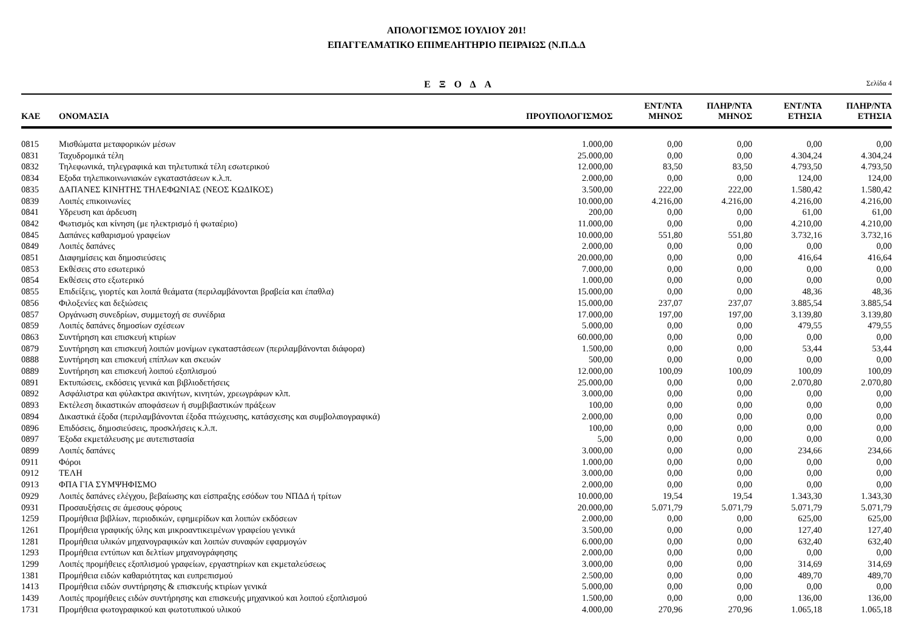ΑΠΟΛΟΓΙΣΜΟΣ ΙΟΥΛΙΟΥ 201!
ΕΠΑΓΓΕΛΜΑΤΙΚΟ ΕΠΙΜΕΛΗΤΗΡΙΟ ΠΕΙΡΑΙΩΣ (Ν.Π.Δ.Δ
ΕΞΟΔΑ
Σελίδα 4
| ΚΑΕ | ΟΝΟΜΑΣΙΑ | ΠΡΟΥΠΟΛΟΓΙΣΜΟΣ | ΕΝΤ/ΝΤΑ ΜΗΝΟΣ | ΠΛΗΡ/ΝΤΑ ΜΗΝΟΣ | ΕΝΤ/ΝΤΑ ΕΤΗΣΙΑ | ΠΛΗΡ/ΝΤΑ ΕΤΗΣΙΑ |
| --- | --- | --- | --- | --- | --- | --- |
| 0815 | Μισθώματα μεταφορικών μέσων | 1.000,00 | 0,00 | 0,00 | 0,00 | 0,00 |
| 0831 | Ταχυδρομικά τέλη | 25.000,00 | 0,00 | 0,00 | 4.304,24 | 4.304,24 |
| 0832 | Τηλεφωνικά, τηλεγραφικά και τηλετυπικά τέλη εσωτερικού | 12.000,00 | 83,50 | 83,50 | 4.793,50 | 4.793,50 |
| 0834 | Εξοδα τηλεπικοινωνιακών εγκαταστάσεων κ.λ.π. | 2.000,00 | 0,00 | 0,00 | 124,00 | 124,00 |
| 0835 | ΔΑΠΑΝΕΣ ΚΙΝΗΤΗΣ ΤΗΛΕΦΩΝΙΑΣ (ΝΕΟΣ ΚΩΔΙΚΟΣ) | 3.500,00 | 222,00 | 222,00 | 1.580,42 | 1.580,42 |
| 0839 | Λοιπές επικοινωνίες | 10.000,00 | 4.216,00 | 4.216,00 | 4.216,00 | 4.216,00 |
| 0841 | Υδρευση και άρδευση | 200,00 | 0,00 | 0,00 | 61,00 | 61,00 |
| 0842 | Φωτισμός και κίνηση (με ηλεκτρισμό ή φωταέριο) | 11.000,00 | 0,00 | 0,00 | 4.210,00 | 4.210,00 |
| 0845 | Δαπάνες καθαρισμού γραφείων | 10.000,00 | 551,80 | 551,80 | 3.732,16 | 3.732,16 |
| 0849 | Λοιπές δαπάνες | 2.000,00 | 0,00 | 0,00 | 0,00 | 0,00 |
| 0851 | Διαφημίσεις και δημοσιεύσεις | 20.000,00 | 0,00 | 0,00 | 416,64 | 416,64 |
| 0853 | Εκθέσεις στο εσωτερικό | 7.000,00 | 0,00 | 0,00 | 0,00 | 0,00 |
| 0854 | Εκθέσεις στο εξωτερικό | 1.000,00 | 0,00 | 0,00 | 0,00 | 0,00 |
| 0855 | Επιδείξεις, γιορτές και λοιπά θεάματα (περιλαμβάνονται βραβεία και έπαθλα) | 15.000,00 | 0,00 | 0,00 | 48,36 | 48,36 |
| 0856 | Φιλοξενίες και δεξιώσεις | 15.000,00 | 237,07 | 237,07 | 3.885,54 | 3.885,54 |
| 0857 | Οργάνωση συνεδρίων, συμμετοχή σε συνέδρια | 17.000,00 | 197,00 | 197,00 | 3.139,80 | 3.139,80 |
| 0859 | Λοιπές δαπάνες δημοσίων σχέσεων | 5.000,00 | 0,00 | 0,00 | 479,55 | 479,55 |
| 0863 | Συντήρηση και επισκευή κτιρίων | 60.000,00 | 0,00 | 0,00 | 0,00 | 0,00 |
| 0879 | Συντήρηση και επισκευή λοιπών μονίμων εγκαταστάσεων (περιλαμβάνονται διάφορα) | 1.500,00 | 0,00 | 0,00 | 53,44 | 53,44 |
| 0888 | Συντήρηση και επισκευή επίπλων και σκευών | 500,00 | 0,00 | 0,00 | 0,00 | 0,00 |
| 0889 | Συντήρηση και επισκευή λοιπού εξοπλισμού | 12.000,00 | 100,09 | 100,09 | 100,09 | 100,09 |
| 0891 | Εκτυπώσεις, εκδόσεις γενικά και βιβλιοδετήσεις | 25.000,00 | 0,00 | 0,00 | 2.070,80 | 2.070,80 |
| 0892 | Ασφάλιστρα και φύλακτρα ακινήτων, κινητών, χρεωγράφων κλπ. | 3.000,00 | 0,00 | 0,00 | 0,00 | 0,00 |
| 0893 | Εκτέλεση δικαστικών αποφάσεων ή συμβιβαστικών πράξεων | 100,00 | 0,00 | 0,00 | 0,00 | 0,00 |
| 0894 | Δικαστικά έξοδα (περιλαμβάνονται έξοδα πτώχευσης, κατάσχεσης και συμβολαιογραφικά) | 2.000,00 | 0,00 | 0,00 | 0,00 | 0,00 |
| 0896 | Επιδόσεις, δημοσιεύσεις, προσκλήσεις κ.λ.π. | 100,00 | 0,00 | 0,00 | 0,00 | 0,00 |
| 0897 | Έξοδα εκμετάλευσης με αυτεπιστασία | 5,00 | 0,00 | 0,00 | 0,00 | 0,00 |
| 0899 | Λοιπές δαπάνες | 3.000,00 | 0,00 | 0,00 | 234,66 | 234,66 |
| 0911 | Φόροι | 1.000,00 | 0,00 | 0,00 | 0,00 | 0,00 |
| 0912 | ΤΕΛΗ | 3.000,00 | 0,00 | 0,00 | 0,00 | 0,00 |
| 0913 | ΦΠΑ ΓΙΑ ΣΥΜΨΗΦΙΣΜΟ | 2.000,00 | 0,00 | 0,00 | 0,00 | 0,00 |
| 0929 | Λοιπές δαπάνες ελέγχου, βεβαίωσης και είσπραξης εσόδων του ΝΠΔΔ ή τρίτων | 10.000,00 | 19,54 | 19,54 | 1.343,30 | 1.343,30 |
| 0931 | Προσαυξήσεις σε άμεσους φόρους | 20.000,00 | 5.071,79 | 5.071,79 | 5.071,79 | 5.071,79 |
| 1259 | Προμήθεια βιβλίων, περιοδικών, εφημερίδων και λοιπών εκδόσεων | 2.000,00 | 0,00 | 0,00 | 625,00 | 625,00 |
| 1261 | Προμήθεια γραφικής ύλης και μικροαντικειμένων γραφείου γενικά | 3.500,00 | 0,00 | 0,00 | 127,40 | 127,40 |
| 1281 | Προμήθεια υλικών μηχανογραφικών και λοιπών συναφών εφαρμογών | 6.000,00 | 0,00 | 0,00 | 632,40 | 632,40 |
| 1293 | Προμήθεια εντύπων και δελτίων μηχανογράφησης | 2.000,00 | 0,00 | 0,00 | 0,00 | 0,00 |
| 1299 | Λοιπές προμήθειες εξοπλισμού γραφείων, εργαστηρίων και εκμεταλεύσεως | 3.000,00 | 0,00 | 0,00 | 314,69 | 314,69 |
| 1381 | Προμήθεια ειδών καθαριότητας και ευπρεπισμού | 2.500,00 | 0,00 | 0,00 | 489,70 | 489,70 |
| 1413 | Προμήθεια ειδών συντήρησης & επισκευής κτιρίων γενικά | 5.000,00 | 0,00 | 0,00 | 0,00 | 0,00 |
| 1439 | Λοιπές προμήθειες ειδών συντήρησης και επισκευής μηχανικού και λοιπού εξοπλισμού | 1.500,00 | 0,00 | 0,00 | 136,00 | 136,00 |
| 1731 | Προμήθεια φωτογραφικού και φωτοτυπικού υλικού | 4.000,00 | 270,96 | 270,96 | 1.065,18 | 1.065,18 |